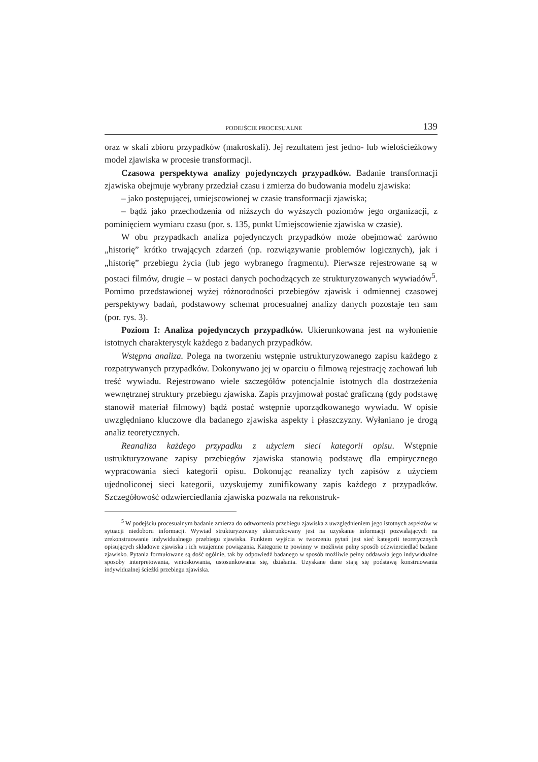PODEJŚCIE PROCESUALNE 139
oraz w skali zbioru przypadków (makroskali). Jej rezultatem jest jedno- lub wielościeżkowy model zjawiska w procesie transformacji.
Czasowa perspektywa analizy pojedynczych przypadków. Badanie transformacji zjawiska obejmuje wybrany przedział czasu i zmierza do budowania modelu zjawiska:
– jako postępującej, umiejscowionej w czasie transformacji zjawiska;
– bądź jako przechodzenia od niższych do wyższych poziomów jego organizacji, z pominięciem wymiaru czasu (por. s. 135, punkt Umiejscowienie zjawiska w czasie).
W obu przypadkach analiza pojedynczych przypadków może obejmować zarówno „historię” krótko trwających zdarzeń (np. rozwiązywanie problemów logicznych), jak i „historię” przebiegu życia (lub jego wybranego fragmentu). Pierwsze rejestrowane są w postaci filmów, drugie – w postaci danych pochodzących ze strukturyzowanych wywiadów<sup>5</sup>. Pomimo przedstawionej wyżej różnorodności przebiegów zjawisk i odmiennej czasowej perspektywy badań, podstawowy schemat procesualnej analizy danych pozostaje ten sam (por. rys. 3).
Poziom I: Analiza pojedynczych przypadków. Ukierunkowana jest na wyłonienie istotnych charakterystyk każdego z badanych przypadków.
Wstępna analiza. Polega na tworzeniu wstępnie ustrukturyzowanego zapisu każdego z rozpatrywanych przypadków. Dokonywano jej w oparciu o filmową rejestrację zachowań lub treść wywiadu. Rejestrowano wiele szczegółów potencjalnie istotnych dla dostrzeżenia wewnętrznej struktury przebiegu zjawiska. Zapis przyjmował postać graficzną (gdy podstawę stanowił materiał filmowy) bądź postać wstępnie uporządkowanego wywiadu. W opisie uwzględniano kluczowe dla badanego zjawiska aspekty i płaszczyzny. Wyłaniano je drogą analiz teoretycznych.
Reanaliza każdego przypadku z użyciem sieci kategorii opisu. Wstępnie ustrukturyzowane zapisy przebiegów zjawiska stanowią podstawę dla empirycznego wypracowania sieci kategorii opisu. Dokonując reanalizy tych zapisów z użyciem ujednoliconej sieci kategorii, uzyskujemy zunifikowany zapis każdego z przypadków. Szczegółowość odzwierciedlania zjawiska pozwala na rekonstruk-
<sup>5</sup> W podejściu procesualnym badanie zmierza do odtworzenia przebiegu zjawiska z uwzględnieniem jego istotnych aspektów w sytuacji niedoboru informacji. Wywiad strukturyzowany ukierunkowany jest na uzyskanie informacji pozwalających na zrekonstruowanie indywidualnego przebiegu zjawiska. Punktem wyjścia w tworzeniu pytań jest sieć kategorii teoretycznych opisujących składowe zjawiska i ich wzajemne powiązania. Kategorie te powinny w możliwie pełny sposób odzwierciedlać badane zjawisko. Pytania formułowane są dość ogólnie, tak by odpowiedź badanego w sposób możliwie pełny oddawała jego indywidualne sposoby interpretowania, wnioskowania, ustosunkowania się, działania. Uzyskane dane stają się podstawą konstruowania indywidualnej ścieżki przebiegu zjawiska.